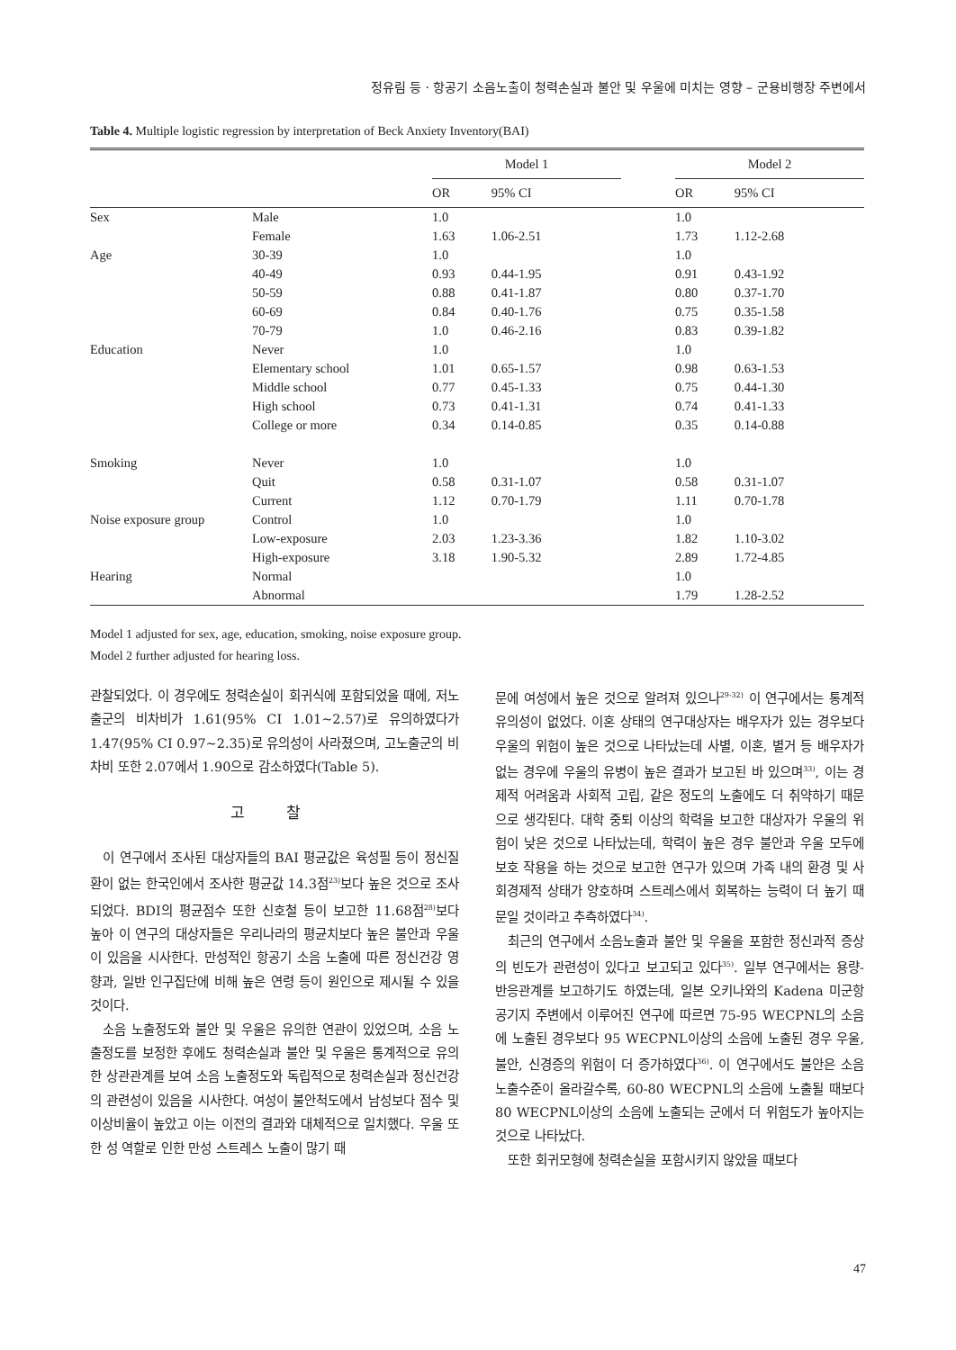정유림 등 · 항공기 소음노출이 청력손실과 불안 및 우울에 미치는 영향 – 군용비행장 주변에서
Table 4. Multiple logistic regression by interpretation of Beck Anxiety Inventory(BAI)
| | | Model 1 | | | Model 2 | |
| --- | --- | --- | --- | --- | --- | --- |
| | | OR | 95% CI | | OR | 95% CI |
| Sex | Male | 1.0 | | | 1.0 | |
| | Female | 1.63 | 1.06-2.51 | | 1.73 | 1.12-2.68 |
| Age | 30-39 | 1.0 | | | 1.0 | |
| | 40-49 | 0.93 | 0.44-1.95 | | 0.91 | 0.43-1.92 |
| | 50-59 | 0.88 | 0.41-1.87 | | 0.80 | 0.37-1.70 |
| | 60-69 | 0.84 | 0.40-1.76 | | 0.75 | 0.35-1.58 |
| | 70-79 | 1.0 | 0.46-2.16 | | 0.83 | 0.39-1.82 |
| Education | Never | 1.0 | | | 1.0 | |
| | Elementary school | 1.01 | 0.65-1.57 | | 0.98 | 0.63-1.53 |
| | Middle school | 0.77 | 0.45-1.33 | | 0.75 | 0.44-1.30 |
| | High school | 0.73 | 0.41-1.31 | | 0.74 | 0.41-1.33 |
| | College or more | 0.34 | 0.14-0.85 | | 0.35 | 0.14-0.88 |
| Smoking | Never | 1.0 | | | 1.0 | |
| | Quit | 0.58 | 0.31-1.07 | | 0.58 | 0.31-1.07 |
| | Current | 1.12 | 0.70-1.79 | | 1.11 | 0.70-1.78 |
| Noise exposure group | Control | 1.0 | | | 1.0 | |
| | Low-exposure | 2.03 | 1.23-3.36 | | 1.82 | 1.10-3.02 |
| | High-exposure | 3.18 | 1.90-5.32 | | 2.89 | 1.72-4.85 |
| Hearing | Normal | | | | 1.0 | |
| | Abnormal | | | | 1.79 | 1.28-2.52 |
Model 1 adjusted for sex, age, education, smoking, noise exposure group.
Model 2 further adjusted for hearing loss.
관찰되었다. 이 경우에도 청력손실이 회귀식에 포함되었을 때에, 저노출군의 비차비가 1.61(95% CI 1.01~2.57)로 유의하였다가 1.47(95% CI 0.97~2.35)로 유의성이 사라졌으며, 고노출군의 비차비 또한 2.07에서 1.90으로 감소하였다(Table 5).
고 찰
이 연구에서 조사된 대상자들의 BAI 평균값은 육성필 등이 정신질환이 없는 한국인에서 조사한 평균값 14.3점<sup>23)</sup>보다 높은 것으로 조사되었다. BDI의 평균점수 또한 신호철 등이 보고한 11.68점<sup>28)</sup>보다 높아 이 연구의 대상자들은 우리나라의 평균치보다 높은 불안과 우울이 있음을 시사한다. 만성적인 항공기 소음 노출에 따른 정신건강 영향과, 일반 인구집단에 비해 높은 연령 등이 원인으로 제시될 수 있을 것이다.
소음 노출정도와 불안 및 우울은 유의한 연관이 있었으며, 소음 노출정도를 보정한 후에도 청력손실과 불안 및 우울은 통계적으로 유의한 상관관계를 보여 소음 노출정도와 독립적으로 청력손실과 정신건강의 관련성이 있음을 시사한다. 여성이 불안척도에서 남성보다 점수 및 이상비율이 높았고 이는 이전의 결과와 대체적으로 일치했다. 우울 또한 성 역할로 인한 만성 스트레스 노출이 많기 때
문에 여성에서 높은 것으로 알려져 있으나<sup>29-32)</sup> 이 연구에서는 통계적 유의성이 없었다. 이혼 상태의 연구대상자는 배우자가 있는 경우보다 우울의 위험이 높은 것으로 나타났는데 사별, 이혼, 별거 등 배우자가 없는 경우에 우울의 유병이 높은 결과가 보고된 바 있으며<sup>33)</sup>, 이는 경제적 어려움과 사회적 고립, 같은 정도의 노출에도 더 취약하기 때문으로 생각된다. 대학 중퇴 이상의 학력을 보고한 대상자가 우울의 위험이 낮은 것으로 나타났는데, 학력이 높은 경우 불안과 우울 모두에 보호 작용을 하는 것으로 보고한 연구가 있으며 가족 내의 환경 및 사회경제적 상태가 양호하며 스트레스에서 회복하는 능력이 더 높기 때문일 것이라고 추측하였다<sup>34)</sup>.
최근의 연구에서 소음노출과 불안 및 우울을 포함한 정신과적 증상의 빈도가 관련성이 있다고 보고되고 있다<sup>35)</sup>. 일부 연구에서는 용량-반응관계를 보고하기도 하였는데, 일본 오키나와의 Kadena 미군항공기지 주변에서 이루어진 연구에 따르면 75-95 WECPNL의 소음에 노출된 경우보다 95 WECPNL이상의 소음에 노출된 경우 우울, 불안, 신경증의 위험이 더 증가하였다<sup>36)</sup>. 이 연구에서도 불안은 소음 노출수준이 올라갈수록, 60-80 WECPNL의 소음에 노출될 때보다 80 WECPNL이상의 소음에 노출되는 군에서 더 위험도가 높아지는 것으로 나타났다.
또한 회귀모형에 청력손실을 포함시키지 않았을 때보다
47